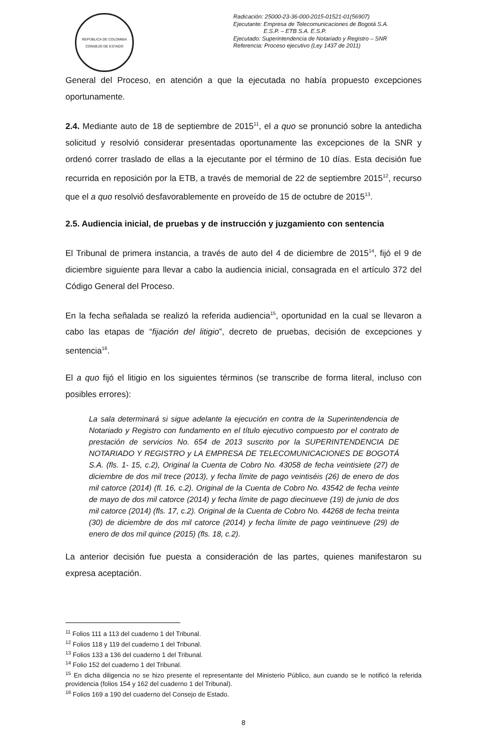REPÚBLICA DE COLOMBIA
CONSEJO DE ESTADO
Radicación: 25000-23-36-000-2015-01521-01(56907)
Ejecutante: Empresa de Telecomunicaciones de Bogotá S.A.
E.S.P. – ETB S.A. E.S.P.
Ejecutado: Superintendencia de Notariado y Registro – SNR
Referencia: Proceso ejecutivo (Ley 1437 de 2011)
General del Proceso, en atención a que la ejecutada no había propuesto excepciones oportunamente.
2.4. Mediante auto de 18 de septiembre de 2015<sup>11</sup>, el a quo se pronunció sobre la antedicha solicitud y resolvió considerar presentadas oportunamente las excepciones de la SNR y ordenó correr traslado de ellas a la ejecutante por el término de 10 días. Esta decisión fue recurrida en reposición por la ETB, a través de memorial de 22 de septiembre 2015<sup>12</sup>, recurso que el a quo resolvió desfavorablemente en proveído de 15 de octubre de 2015<sup>13</sup>.
2.5. Audiencia inicial, de pruebas y de instrucción y juzgamiento con sentencia
El Tribunal de primera instancia, a través de auto del 4 de diciembre de 2015<sup>14</sup>, fijó el 9 de diciembre siguiente para llevar a cabo la audiencia inicial, consagrada en el artículo 372 del Código General del Proceso.
En la fecha señalada se realizó la referida audiencia<sup>15</sup>, oportunidad en la cual se llevaron a cabo las etapas de “fijación del litigio”, decreto de pruebas, decisión de excepciones y sentencia<sup>16</sup>.
El a quo fijó el litigio en los siguientes términos (se transcribe de forma literal, incluso con posibles errores):
La sala determinará si sigue adelante la ejecución en contra de la Superintendencia de Notariado y Registro con fundamento en el título ejecutivo compuesto por el contrato de prestación de servicios No. 654 de 2013 suscrito por la SUPERINTENDENCIA DE NOTARIADO Y REGISTRO y LA EMPRESA DE TELECOMUNICACIONES DE BOGOTÁ S.A. (fls. 1- 15, c.2), Original la Cuenta de Cobro No. 43058 de fecha veintisiete (27) de diciembre de dos mil trece (2013), y fecha límite de pago veintiséis (26) de enero de dos mil catorce (2014) (fl. 16, c.2). Original de la Cuenta de Cobro No. 43542 de fecha veinte de mayo de dos mil catorce (2014) y fecha límite de pago diecinueve (19) de junio de dos mil catorce (2014) (fls. 17, c.2). Original de la Cuenta de Cobro No. 44268 de fecha treinta (30) de diciembre de dos mil catorce (2014) y fecha límite de pago veintinueve (29) de enero de dos mil quince (2015) (fls. 18, c.2).
La anterior decisión fue puesta a consideración de las partes, quienes manifestaron su expresa aceptación.
<sup>11</sup> Folios 111 a 113 del cuaderno 1 del Tribunal.
<sup>12</sup> Folios 118 y 119 del cuaderno 1 del Tribunal.
<sup>13</sup> Folios 133 a 136 del cuaderno 1 del Tribunal.
<sup>14</sup> Folio 152 del cuaderno 1 del Tribunal.
<sup>15</sup> En dicha diligencia no se hizo presente el representante del Ministerio Público, aun cuando se le notificó la referida providencia (folios 154 y 162 del cuaderno 1 del Tribunal).
<sup>16</sup> Folios 169 a 190 del cuaderno del Consejo de Estado.
8